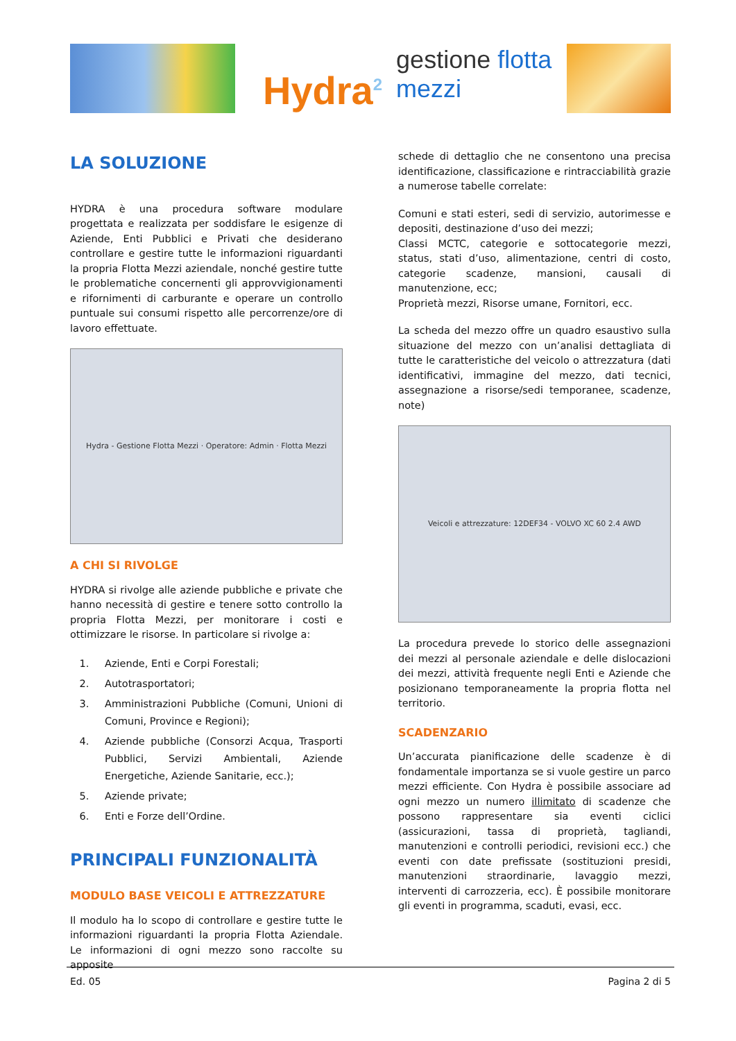Hydra<sup>2</sup> gestione flotta mezzi
LA SOLUZIONE
HYDRA è una procedura software modulare progettata e realizzata per soddisfare le esigenze di Aziende, Enti Pubblici e Privati che desiderano controllare e gestire tutte le informazioni riguardanti la propria Flotta Mezzi aziendale, nonché gestire tutte le problematiche concernenti gli approvvigionamenti e rifornimenti di carburante e operare un controllo puntuale sui consumi rispetto alle percorrenze/ore di lavoro effettuate.
Hydra - Gestione Flotta Mezzi · Operatore: Admin · Flotta Mezzi
A CHI SI RIVOLGE
HYDRA si rivolge alle aziende pubbliche e private che hanno necessità di gestire e tenere sotto controllo la propria Flotta Mezzi, per monitorare i costi e ottimizzare le risorse. In particolare si rivolge a:
1. Aziende, Enti e Corpi Forestali;
2. Autotrasportatori;
3. Amministrazioni Pubbliche (Comuni, Unioni di Comuni, Province e Regioni);
4. Aziende pubbliche (Consorzi Acqua, Trasporti Pubblici, Servizi Ambientali, Aziende Energetiche, Aziende Sanitarie, ecc.);
5. Aziende private;
6. Enti e Forze dell’Ordine.
PRINCIPALI FUNZIONALITÀ
MODULO BASE VEICOLI E ATTREZZATURE
Il modulo ha lo scopo di controllare e gestire tutte le informazioni riguardanti la propria Flotta Aziendale. Le informazioni di ogni mezzo sono raccolte su apposite
schede di dettaglio che ne consentono una precisa identificazione, classificazione e rintracciabilità grazie a numerose tabelle correlate:
Comuni e stati esteri, sedi di servizio, autorimesse e depositi, destinazione d’uso dei mezzi;
Classi MCTC, categorie e sottocategorie mezzi, status, stati d’uso, alimentazione, centri di costo, categorie scadenze, mansioni, causali di manutenzione, ecc;
Proprietà mezzi, Risorse umane, Fornitori, ecc.
La scheda del mezzo offre un quadro esaustivo sulla situazione del mezzo con un’analisi dettagliata di tutte le caratteristiche del veicolo o attrezzatura (dati identificativi, immagine del mezzo, dati tecnici, assegnazione a risorse/sedi temporanee, scadenze, note)
Veicoli e attrezzature: 12DEF34 - VOLVO XC 60 2.4 AWD
La procedura prevede lo storico delle assegnazioni dei mezzi al personale aziendale e delle dislocazioni dei mezzi, attività frequente negli Enti e Aziende che posizionano temporaneamente la propria flotta nel territorio.
SCADENZARIO
Un’accurata pianificazione delle scadenze è di fondamentale importanza se si vuole gestire un parco mezzi efficiente. Con Hydra è possibile associare ad ogni mezzo un numero illimitato di scadenze che possono rappresentare sia eventi ciclici (assicurazioni, tassa di proprietà, tagliandi, manutenzioni e controlli periodici, revisioni ecc.) che eventi con date prefissate (sostituzioni presidi, manutenzioni straordinarie, lavaggio mezzi, interventi di carrozzeria, ecc). È possibile monitorare gli eventi in programma, scaduti, evasi, ecc.
Ed. 05 Pagina 2 di 5